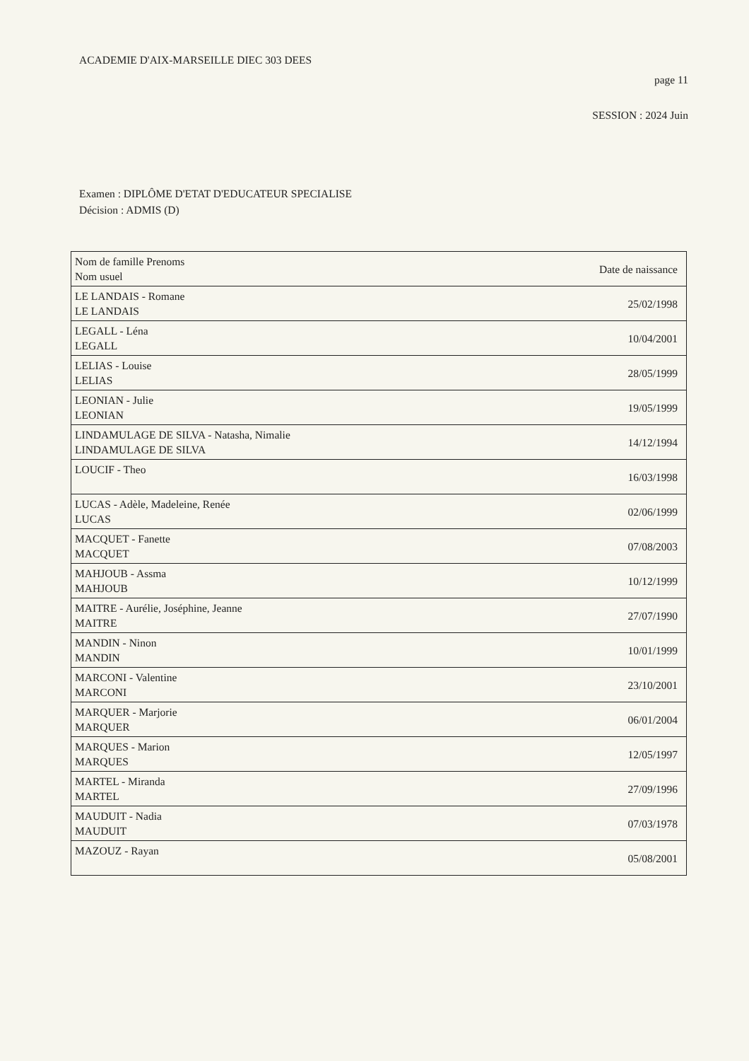ACADEMIE D'AIX-MARSEILLE DIEC 303 DEES
page 11
SESSION : 2024 Juin
Examen : DIPLÔME D'ETAT D'EDUCATEUR SPECIALISE
Décision : ADMIS (D)
| Nom de famille Prenoms Nom usuel | Date de naissance |
| LE LANDAIS - Romane LE LANDAIS | 25/02/1998 |
| LEGALL - Léna LEGALL | 10/04/2001 |
| LELIAS - Louise LELIAS | 28/05/1999 |
| LEONIAN - Julie LEONIAN | 19/05/1999 |
| LINDAMULAGE DE SILVA - Natasha, Nimalie LINDAMULAGE DE SILVA | 14/12/1994 |
| LOUCIF - Theo | 16/03/1998 |
| LUCAS - Adèle, Madeleine, Renée LUCAS | 02/06/1999 |
| MACQUET - Fanette MACQUET | 07/08/2003 |
| MAHJOUB - Assma MAHJOUB | 10/12/1999 |
| MAITRE - Aurélie, Joséphine, Jeanne MAITRE | 27/07/1990 |
| MANDIN - Ninon MANDIN | 10/01/1999 |
| MARCONI - Valentine MARCONI | 23/10/2001 |
| MARQUER - Marjorie MARQUER | 06/01/2004 |
| MARQUES - Marion MARQUES | 12/05/1997 |
| MARTEL - Miranda MARTEL | 27/09/1996 |
| MAUDUIT - Nadia MAUDUIT | 07/03/1978 |
| MAZOUZ - Rayan | 05/08/2001 |